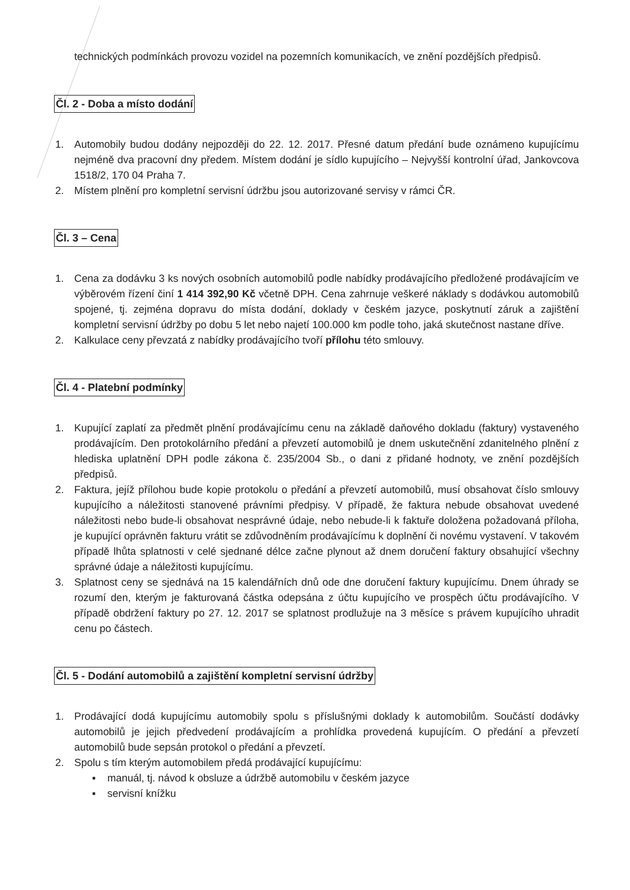technických podmínkách provozu vozidel na pozemních komunikacích, ve znění pozdějších předpisů.
Čl. 2 - Doba a místo dodání
1. Automobily budou dodány nejpozději do 22. 12. 2017. Přesné datum předání bude oznámeno kupujícímu nejméně dva pracovní dny předem. Místem dodání je sídlo kupujícího – Nejvyšší kontrolní úřad, Jankovcova 1518/2, 170 04 Praha 7.
2. Místem plnění pro kompletní servisní údržbu jsou autorizované servisy v rámci ČR.
Čl. 3 – Cena
1. Cena za dodávku 3 ks nových osobních automobilů podle nabídky prodávajícího předložené prodávajícím ve výběrovém řízení činí 1 414 392,90 Kč včetně DPH. Cena zahrnuje veškeré náklady s dodávkou automobilů spojené, tj. zejména dopravu do místa dodání, doklady v českém jazyce, poskytnutí záruk a zajištění kompletní servisní údržby po dobu 5 let nebo najetí 100.000 km podle toho, jaká skutečnost nastane dříve.
2. Kalkulace ceny převzatá z nabídky prodávajícího tvoří přílohu této smlouvy.
Čl. 4 - Platební podmínky
1. Kupující zaplatí za předmět plnění prodávajícímu cenu na základě daňového dokladu (faktury) vystaveného prodávajícím. Den protokolárního předání a převzetí automobilů je dnem uskutečnění zdanitelného plnění z hlediska uplatnění DPH podle zákona č. 235/2004 Sb., o dani z přidané hodnoty, ve znění pozdějších předpisů.
2. Faktura, jejíž přílohou bude kopie protokolu o předání a převzetí automobilů, musí obsahovat číslo smlouvy kupujícího a náležitosti stanovené právními předpisy. V případě, že faktura nebude obsahovat uvedené náležitosti nebo bude-li obsahovat nesprávné údaje, nebo nebude-li k faktuře doložena požadovaná příloha, je kupující oprávněn fakturu vrátit se zdůvodněním prodávajícímu k doplnění či novému vystavení. V takovém případě lhůta splatnosti v celé sjednané délce začne plynout až dnem doručení faktury obsahující všechny správné údaje a náležitosti kupujícímu.
3. Splatnost ceny se sjednává na 15 kalendářních dnů ode dne doručení faktury kupujícímu. Dnem úhrady se rozumí den, kterým je fakturovaná částka odepsána z účtu kupujícího ve prospěch účtu prodávajícího. V případě obdržení faktury po 27. 12. 2017 se splatnost prodlužuje na 3 měsíce s právem kupujícího uhradit cenu po částech.
Čl. 5 - Dodání automobilů a zajištění kompletní servisní údržby
1. Prodávající dodá kupujícímu automobily spolu s příslušnými doklady k automobilům. Součástí dodávky automobilů je jejich předvedení prodávajícím a prohlídka provedená kupujícím. O předání a převzetí automobilů bude sepsán protokol o předání a převzetí.
2. Spolu s tím kterým automobilem předá prodávající kupujícímu:
▪ manuál, tj. návod k obsluze a údržbě automobilu v českém jazyce
▪ servisní knížku